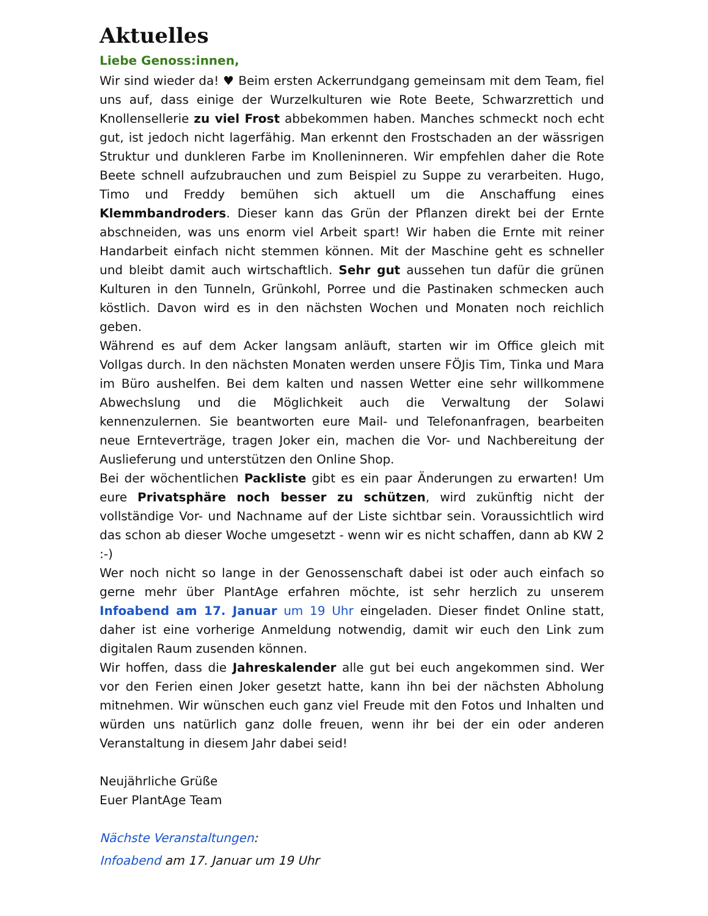Aktuelles
Liebe Genoss:innen,
Wir sind wieder da! ♥ Beim ersten Ackerrundgang gemeinsam mit dem Team, fiel uns auf, dass einige der Wurzelkulturen wie Rote Beete, Schwarzrettich und Knollensellerie zu viel Frost abbekommen haben. Manches schmeckt noch echt gut, ist jedoch nicht lagerfähig. Man erkennt den Frostschaden an der wässrigen Struktur und dunkleren Farbe im Knolleninneren. Wir empfehlen daher die Rote Beete schnell aufzubrauchen und zum Beispiel zu Suppe zu verarbeiten. Hugo, Timo und Freddy bemühen sich aktuell um die Anschaffung eines Klemmbandroders. Dieser kann das Grün der Pflanzen direkt bei der Ernte abschneiden, was uns enorm viel Arbeit spart! Wir haben die Ernte mit reiner Handarbeit einfach nicht stemmen können. Mit der Maschine geht es schneller und bleibt damit auch wirtschaftlich. Sehr gut aussehen tun dafür die grünen Kulturen in den Tunneln, Grünkohl, Porree und die Pastinaken schmecken auch köstlich. Davon wird es in den nächsten Wochen und Monaten noch reichlich geben.
Während es auf dem Acker langsam anläuft, starten wir im Office gleich mit Vollgas durch. In den nächsten Monaten werden unsere FÖJis Tim, Tinka und Mara im Büro aushelfen. Bei dem kalten und nassen Wetter eine sehr willkommene Abwechslung und die Möglichkeit auch die Verwaltung der Solawi kennenzulernen. Sie beantworten eure Mail- und Telefonanfragen, bearbeiten neue Ernteverträge, tragen Joker ein, machen die Vor- und Nachbereitung der Auslieferung und unterstützen den Online Shop.
Bei der wöchentlichen Packliste gibt es ein paar Änderungen zu erwarten! Um eure Privatsphäre noch besser zu schützen, wird zukünftig nicht der vollständige Vor- und Nachname auf der Liste sichtbar sein. Voraussichtlich wird das schon ab dieser Woche umgesetzt - wenn wir es nicht schaffen, dann ab KW 2 :-)
Wer noch nicht so lange in der Genossenschaft dabei ist oder auch einfach so gerne mehr über PlantAge erfahren möchte, ist sehr herzlich zu unserem Infoabend am 17. Januar um 19 Uhr eingeladen. Dieser findet Online statt, daher ist eine vorherige Anmeldung notwendig, damit wir euch den Link zum digitalen Raum zusenden können.
Wir hoffen, dass die Jahreskalender alle gut bei euch angekommen sind. Wer vor den Ferien einen Joker gesetzt hatte, kann ihn bei der nächsten Abholung mitnehmen. Wir wünschen euch ganz viel Freude mit den Fotos und Inhalten und würden uns natürlich ganz dolle freuen, wenn ihr bei der ein oder anderen Veranstaltung in diesem Jahr dabei seid!
Neujährliche Grüße
Euer PlantAge Team
Nächste Veranstaltungen:
Infoabend am 17. Januar um 19 Uhr